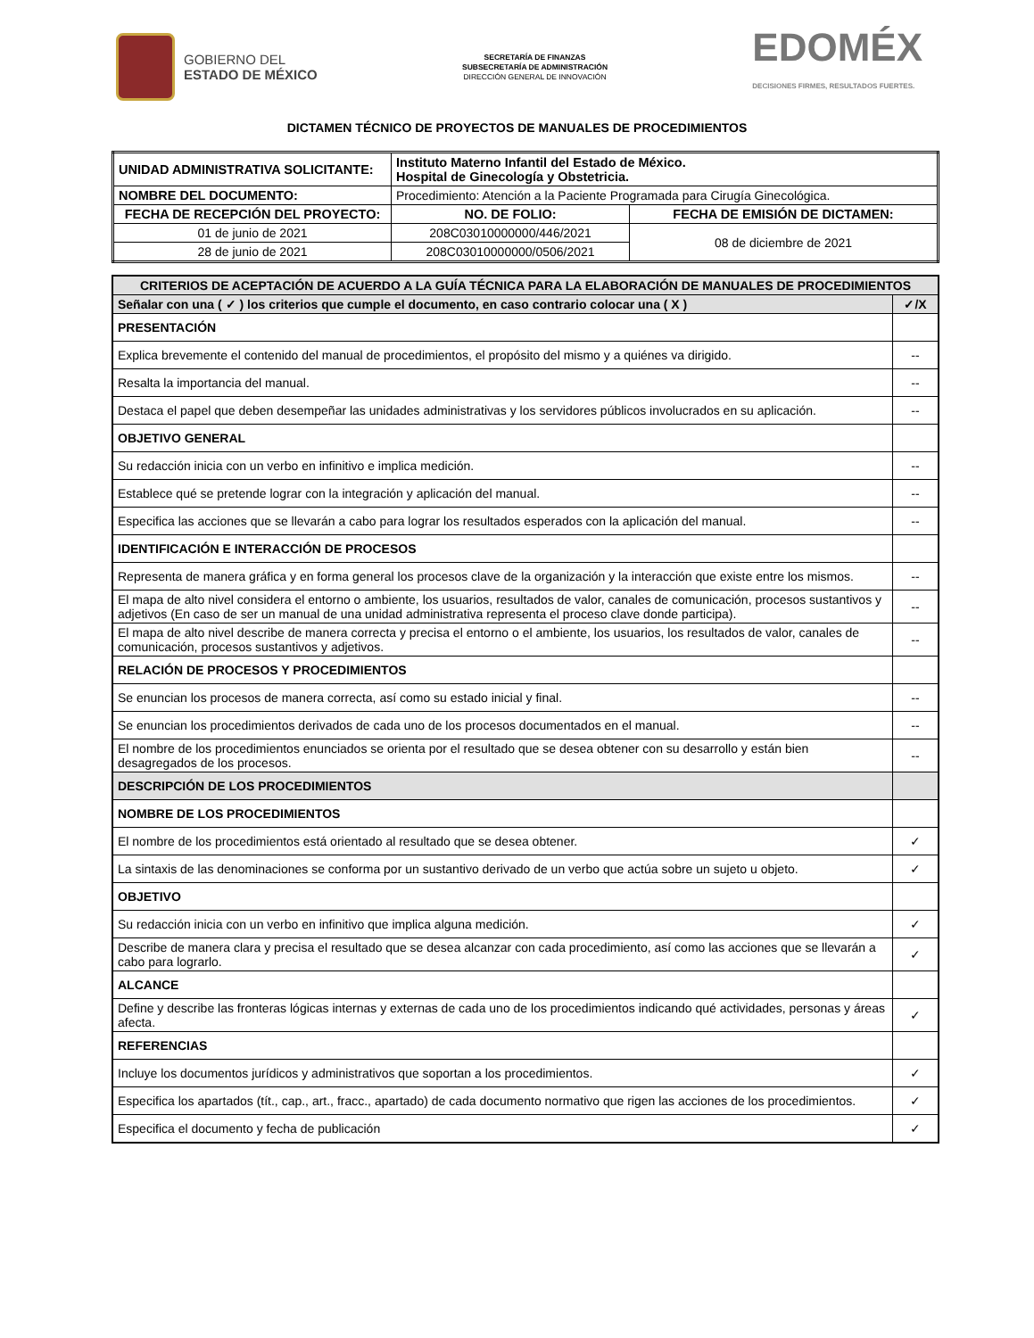GOBIERNO DEL
ESTADO DE MÉXICO
SECRETARÍA DE FINANZAS
SUBSECRETARÍA DE ADMINISTRACIÓN
DIRECCIÓN GENERAL DE INNOVACIÓN
EDOMÉX
DECISIONES FIRMES, RESULTADOS FUERTES.
DICTAMEN TÉCNICO DE PROYECTOS DE MANUALES DE PROCEDIMIENTOS
| UNIDAD ADMINISTRATIVA SOLICITANTE: | Instituto Materno Infantil del Estado de México. Hospital de Ginecología y Obstetricia. | |
| --- | --- | --- |
| NOMBRE DEL DOCUMENTO: | Procedimiento: Atención a la Paciente Programada para Cirugía Ginecológica. | |
| FECHA DE RECEPCIÓN DEL PROYECTO: | NO. DE FOLIO: | FECHA DE EMISIÓN DE DICTAMEN: |
| 01 de junio de 2021 | 208C03010000000/446/2021 | 08 de diciembre de 2021 |
| 28 de junio de 2021 | 208C03010000000/0506/2021 | |
| CRITERIOS DE ACEPTACIÓN DE ACUERDO A LA GUÍA TÉCNICA PARA LA ELABORACIÓN DE MANUALES DE PROCEDIMIENTOS | |
| --- | --- |
| Señalar con una ( ✓ ) los criterios que cumple el documento, en caso contrario colocar una ( X ) | ✓/X |
| PRESENTACIÓN | |
| Explica brevemente el contenido del manual de procedimientos, el propósito del mismo y a quiénes va dirigido. | -- |
| Resalta la importancia del manual. | -- |
| Destaca el papel que deben desempeñar las unidades administrativas y los servidores públicos involucrados en su aplicación. | -- |
| OBJETIVO GENERAL | |
| Su redacción inicia con un verbo en infinitivo e implica medición. | -- |
| Establece qué se pretende lograr con la integración y aplicación del manual. | -- |
| Especifica las acciones que se llevarán a cabo para lograr los resultados esperados con la aplicación del manual. | -- |
| IDENTIFICACIÓN E INTERACCIÓN DE PROCESOS | |
| Representa de manera gráfica y en forma general los procesos clave de la organización y la interacción que existe entre los mismos. | -- |
| El mapa de alto nivel considera el entorno o ambiente, los usuarios, resultados de valor, canales de comunicación, procesos sustantivos y adjetivos (En caso de ser un manual de una unidad administrativa representa el proceso clave donde participa). | -- |
| El mapa de alto nivel describe de manera correcta y precisa el entorno o el ambiente, los usuarios, los resultados de valor, canales de comunicación, procesos sustantivos y adjetivos. | -- |
| RELACIÓN DE PROCESOS Y PROCEDIMIENTOS | |
| Se enuncian los procesos de manera correcta, así como su estado inicial y final. | -- |
| Se enuncian los procedimientos derivados de cada uno de los procesos documentados en el manual. | -- |
| El nombre de los procedimientos enunciados se orienta por el resultado que se desea obtener con su desarrollo y están bien desagregados de los procesos. | -- |
| DESCRIPCIÓN DE LOS PROCEDIMIENTOS | |
| NOMBRE DE LOS PROCEDIMIENTOS | |
| El nombre de los procedimientos está orientado al resultado que se desea obtener. | ✓ |
| La sintaxis de las denominaciones se conforma por un sustantivo derivado de un verbo que actúa sobre un sujeto u objeto. | ✓ |
| OBJETIVO | |
| Su redacción inicia con un verbo en infinitivo que implica alguna medición. | ✓ |
| Describe de manera clara y precisa el resultado que se desea alcanzar con cada procedimiento, así como las acciones que se llevarán a cabo para lograrlo. | ✓ |
| ALCANCE | |
| Define y describe las fronteras lógicas internas y externas de cada uno de los procedimientos indicando qué actividades, personas y áreas afecta. | ✓ |
| REFERENCIAS | |
| Incluye los documentos jurídicos y administrativos que soportan a los procedimientos. | ✓ |
| Especifica los apartados (tít., cap., art., fracc., apartado) de cada documento normativo que rigen las acciones de los procedimientos. | ✓ |
| Especifica el documento y fecha de publicación | ✓ |